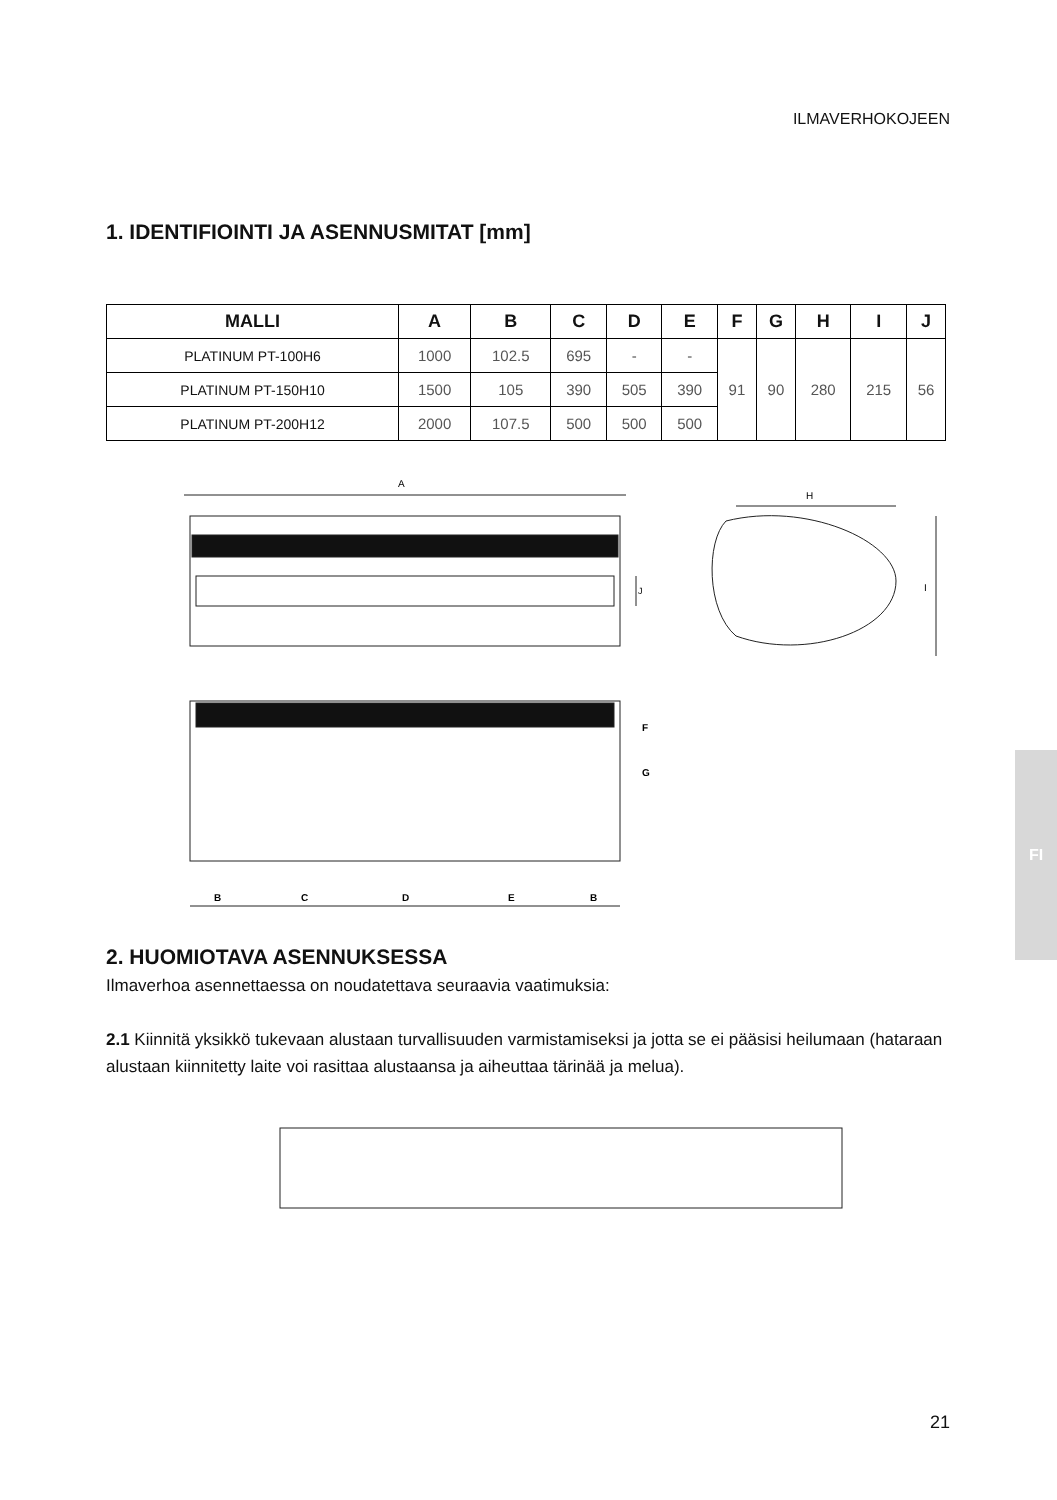ILMAVERHOKOJEEN
1. IDENTIFIOINTI JA ASENNUSMITAT [mm]
| MALLI | A | B | C | D | E | F | G | H | I | J |
| --- | --- | --- | --- | --- | --- | --- | --- | --- | --- | --- |
| PLATINUM PT-100H6 | 1000 | 102.5 | 695 | - | - | 91 | 90 | 280 | 215 | 56 |
| PLATINUM PT-150H10 | 1500 | 105 | 390 | 505 | 390 | | | | | |
| PLATINUM PT-200H12 | 2000 | 107.5 | 500 | 500 | 500 | | | | | |
A
J
H
I
B
C
D
E
B
F
G
2. HUOMIOTAVA ASENNUKSESSA
Ilmaverhoa asennettaessa on noudatettava seuraavia vaatimuksia:
2.1 Kiinnitä yksikkö tukevaan alustaan turvallisuuden varmistamiseksi ja jotta se ei pääsisi heilumaan (hataraan alustaan kiinnitetty laite voi rasittaa alustaansa ja aiheuttaa tärinää ja melua).
FI
21